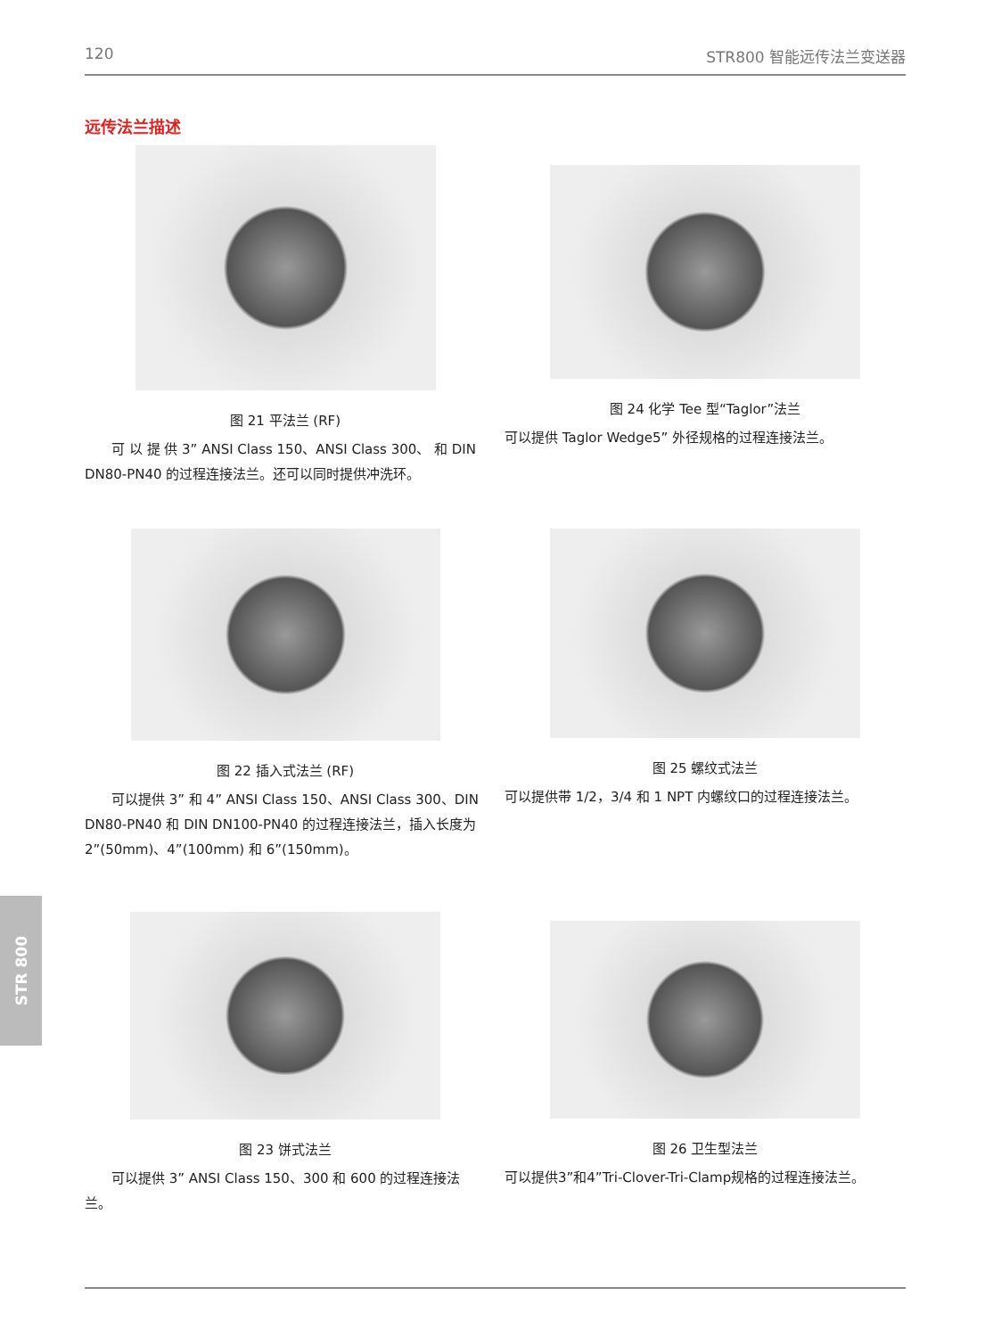120 STR800 智能远传法兰变送器
远传法兰描述
图 21 平法兰 (RF)
可 以 提 供 3” ANSI Class 150、ANSI Class 300、 和 DIN DN80-PN40 的过程连接法兰。还可以同时提供冲洗环。
图 24 化学 Tee 型“Taglor”法兰
可以提供 Taglor Wedge5” 外径规格的过程连接法兰。
图 22 插入式法兰 (RF)
可以提供 3” 和 4” ANSI Class 150、ANSI Class 300、DIN DN80-PN40 和 DIN DN100-PN40 的过程连接法兰，插入长度为 2”(50mm)、4”(100mm) 和 6”(150mm)。
图 25 螺纹式法兰
可以提供带 1/2，3/4 和 1 NPT 内螺纹口的过程连接法兰。
图 23 饼式法兰
可以提供 3” ANSI Class 150、300 和 600 的过程连接法兰。
图 26 卫生型法兰
可以提供3”和4”Tri-Clover-Tri-Clamp规格的过程连接法兰。
STR 800